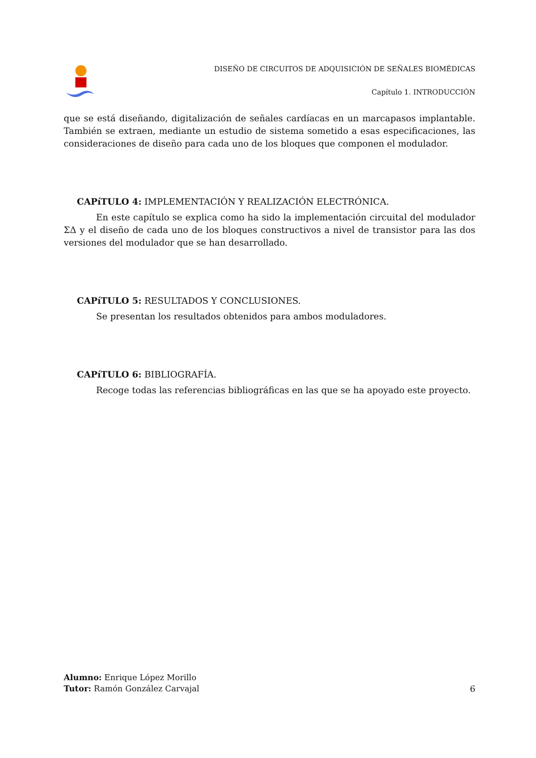DISEÑO DE CIRCUITOS DE ADQUISICIÓN DE SEÑALES BIOMÉDICAS
Capítulo 1. INTRODUCCIÓN
que se está diseñando, digitalización de señales cardíacas en un marcapasos implantable. También se extraen, mediante un estudio de sistema sometido a esas especificaciones, las consideraciones de diseño para cada uno de los bloques que componen el modulador.
CAPíTULO 4: IMPLEMENTACIÓN Y REALIZACIÓN ELECTRÓNICA.
En este capítulo se explica como ha sido la implementación circuital del modulador ΣΔ y el diseño de cada uno de los bloques constructivos a nivel de transistor para las dos versiones del modulador que se han desarrollado.
CAPíTULO 5: RESULTADOS Y CONCLUSIONES.
Se presentan los resultados obtenidos para ambos moduladores.
CAPíTULO 6: BIBLIOGRAFÍA.
Recoge todas las referencias bibliográficas en las que se ha apoyado este proyecto.
Alumno: Enrique López Morillo
6 Tutor: Ramón González Carvajal